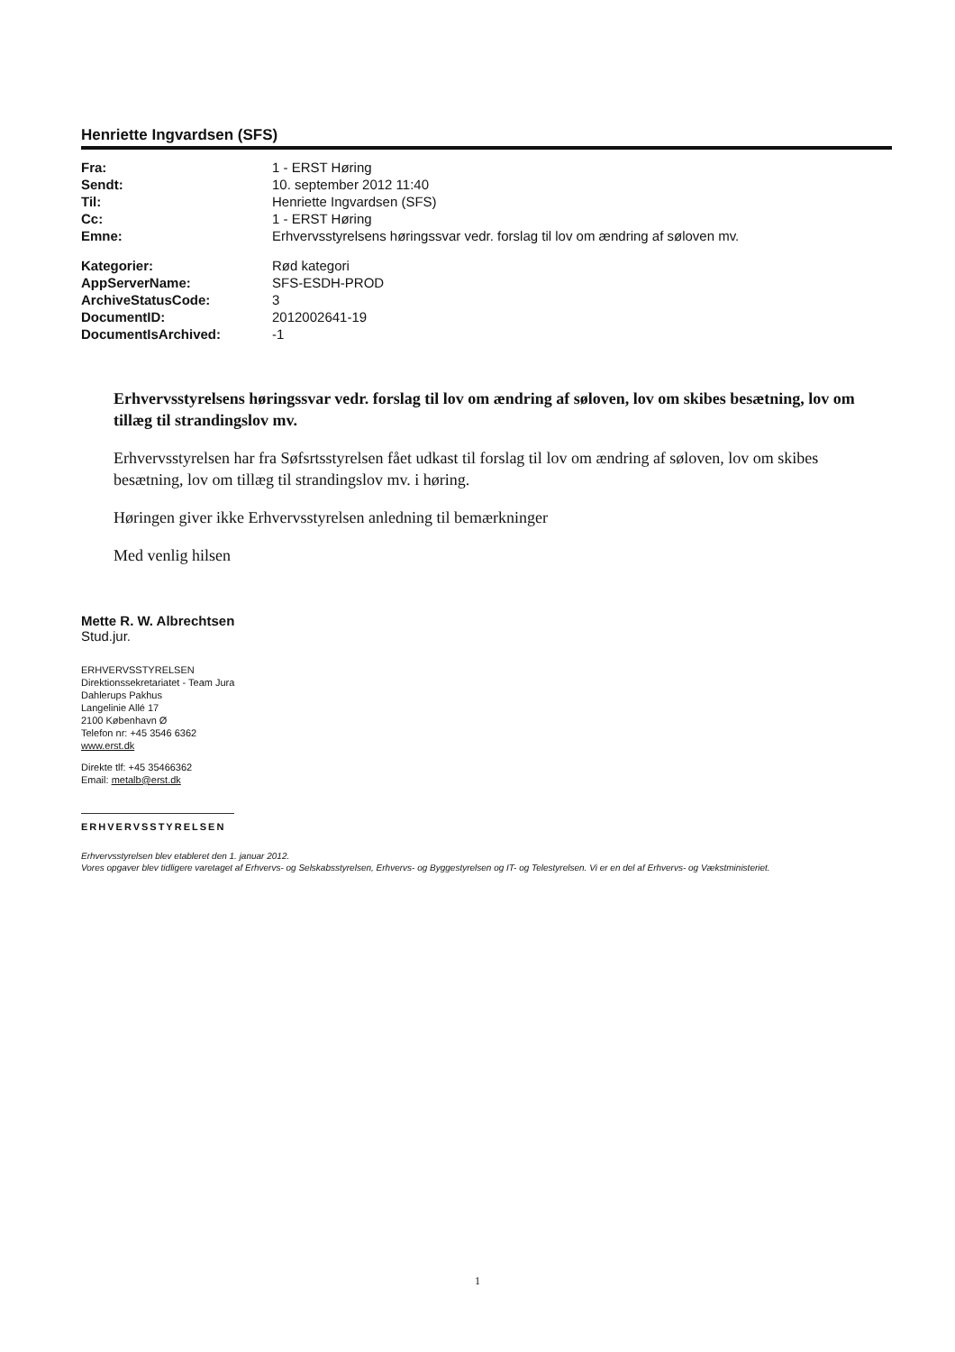Henriette Ingvardsen (SFS)
| Fra: | 1 - ERST Høring |
| Sendt: | 10. september 2012 11:40 |
| Til: | Henriette Ingvardsen (SFS) |
| Cc: | 1 - ERST Høring |
| Emne: | Erhvervsstyrelsens høringssvar vedr. forslag til lov om ændring af søloven mv. |
| Kategorier: | Rød kategori |
| AppServerName: | SFS-ESDH-PROD |
| ArchiveStatusCode: | 3 |
| DocumentID: | 2012002641-19 |
| DocumentIsArchived: | -1 |
Erhvervsstyrelsens høringssvar vedr. forslag til lov om ændring af søloven, lov om skibes besætning, lov om tillæg til strandingslov mv.
Erhvervsstyrelsen har fra Søfsrtsstyrelsen fået udkast til forslag til lov om ændring af søloven, lov om skibes besætning, lov om tillæg til strandingslov mv. i høring.
Høringen giver ikke Erhvervsstyrelsen anledning til bemærkninger
Med venlig hilsen
Mette R. W. Albrechtsen
Stud.jur.
ERHVERVSSTYRELSEN
Direktionssekretariatet - Team Jura
Dahlerups Pakhus
Langelinie Allé 17
2100 København Ø
Telefon nr: +45 3546 6362
www.erst.dk
Direkte tlf: +45 35466362
Email: metalb@erst.dk
ERHVERVSSTYRELSEN
Erhvervsstyrelsen blev etableret den 1. januar 2012.
Vores opgaver blev tidligere varetaget af Erhvervs- og Selskabsstyrelsen, Erhvervs- og Byggestyrelsen og IT- og Telestyrelsen. Vi er en del af Erhvervs- og Vækstministeriet.
1